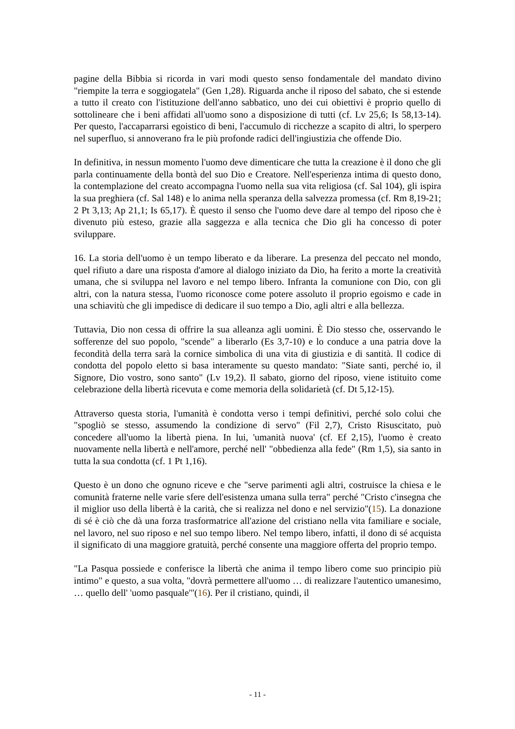pagine della Bibbia si ricorda in vari modi questo senso fondamentale del mandato divino "riempite la terra e soggiogatela" (Gen 1,28). Riguarda anche il riposo del sabato, che si estende a tutto il creato con l'istituzione dell'anno sabbatico, uno dei cui obiettivi è proprio quello di sottolineare che i beni affidati all'uomo sono a disposizione di tutti (cf. Lv 25,6; Is 58,13-14). Per questo, l'accaparrarsi egoistico di beni, l'accumulo di ricchezze a scapito di altri, lo sperpero nel superfluo, si annoverano fra le più profonde radici dell'ingiustizia che offende Dio.
In definitiva, in nessun momento l'uomo deve dimenticare che tutta la creazione è il dono che gli parla continuamente della bontà del suo Dio e Creatore. Nell'esperienza intima di questo dono, la contemplazione del creato accompagna l'uomo nella sua vita religiosa (cf. Sal 104), gli ispira la sua preghiera (cf. Sal 148) e lo anima nella speranza della salvezza promessa (cf. Rm 8,19-21; 2 Pt 3,13; Ap 21,1; Is 65,17). È questo il senso che l'uomo deve dare al tempo del riposo che è divenuto più esteso, grazie alla saggezza e alla tecnica che Dio gli ha concesso di poter sviluppare.
16. La storia dell'uomo è un tempo liberato e da liberare. La presenza del peccato nel mondo, quel rifiuto a dare una risposta d'amore al dialogo iniziato da Dio, ha ferito a morte la creatività umana, che si sviluppa nel lavoro e nel tempo libero. Infranta la comunione con Dio, con gli altri, con la natura stessa, l'uomo riconosce come potere assoluto il proprio egoismo e cade in una schiavitù che gli impedisce di dedicare il suo tempo a Dio, agli altri e alla bellezza.
Tuttavia, Dio non cessa di offrire la sua alleanza agli uomini. È Dio stesso che, osservando le sofferenze del suo popolo, "scende" a liberarlo (Es 3,7-10) e lo conduce a una patria dove la fecondità della terra sarà la cornice simbolica di una vita di giustizia e di santità. Il codice di condotta del popolo eletto si basa interamente su questo mandato: "Siate santi, perché io, il Signore, Dio vostro, sono santo" (Lv 19,2). Il sabato, giorno del riposo, viene istituito come celebrazione della libertà ricevuta e come memoria della solidarietà (cf. Dt 5,12-15).
Attraverso questa storia, l'umanità è condotta verso i tempi definitivi, perché solo colui che "spogliò se stesso, assumendo la condizione di servo" (Fil 2,7), Cristo Risuscitato, può concedere all'uomo la libertà piena. In lui, 'umanità nuova' (cf. Ef 2,15), l'uomo è creato nuovamente nella libertà e nell'amore, perché nell' "obbedienza alla fede" (Rm 1,5), sia santo in tutta la sua condotta (cf. 1 Pt 1,16).
Questo è un dono che ognuno riceve e che "serve parimenti agli altri, costruisce la chiesa e le comunità fraterne nelle varie sfere dell'esistenza umana sulla terra" perché "Cristo c'insegna che il miglior uso della libertà è la carità, che si realizza nel dono e nel servizio"(15). La donazione di sé è ciò che dà una forza trasformatrice all'azione del cristiano nella vita familiare e sociale, nel lavoro, nel suo riposo e nel suo tempo libero. Nel tempo libero, infatti, il dono di sé acquista il significato di una maggiore gratuità, perché consente una maggiore offerta del proprio tempo.
"La Pasqua possiede e conferisce la libertà che anima il tempo libero come suo principio più intimo" e questo, a sua volta, "dovrà permettere all'uomo … di realizzare l'autentico umanesimo, … quello dell' 'uomo pasquale'"(16). Per il cristiano, quindi, il
- 11 -